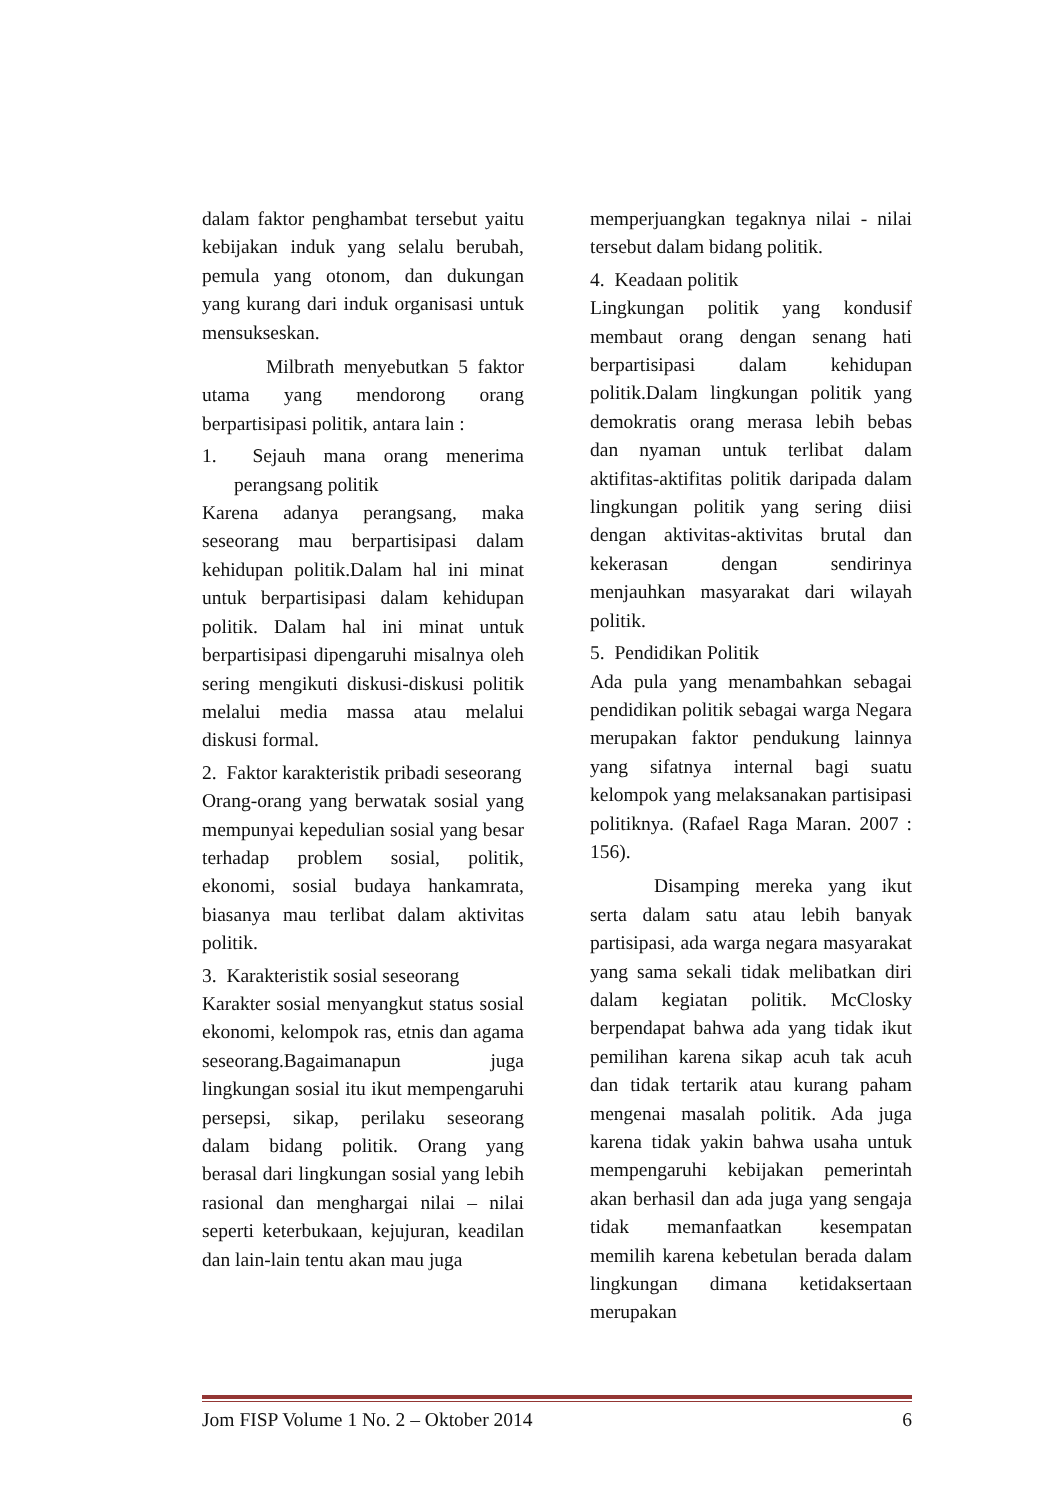dalam faktor penghambat tersebut yaitu kebijakan induk yang selalu berubah, pemula yang otonom, dan dukungan yang kurang dari induk organisasi untuk mensukseskan.
Milbrath menyebutkan 5 faktor utama yang mendorong orang berpartisipasi politik, antara lain :
1. Sejauh mana orang menerima perangsang politik
Karena adanya perangsang, maka seseorang mau berpartisipasi dalam kehidupan politik.Dalam hal ini minat untuk berpartisipasi dalam kehidupan politik. Dalam hal ini minat untuk berpartisipasi dipengaruhi misalnya oleh sering mengikuti diskusi-diskusi politik melalui media massa atau melalui diskusi formal.
2. Faktor karakteristik pribadi seseorang
Orang-orang yang berwatak sosial yang mempunyai kepedulian sosial yang besar terhadap problem sosial, politik, ekonomi, sosial budaya hankamrata, biasanya mau terlibat dalam aktivitas politik.
3. Karakteristik sosial seseorang
Karakter sosial menyangkut status sosial ekonomi, kelompok ras, etnis dan agama seseorang.Bagaimanapun juga lingkungan sosial itu ikut mempengaruhi persepsi, sikap, perilaku seseorang dalam bidang politik. Orang yang berasal dari lingkungan sosial yang lebih rasional dan menghargai nilai – nilai seperti keterbukaan, kejujuran, keadilan dan lain-lain tentu akan mau juga
memperjuangkan tegaknya nilai - nilai tersebut dalam bidang politik.
4. Keadaan politik
Lingkungan politik yang kondusif membaut orang dengan senang hati berpartisipasi dalam kehidupan politik.Dalam lingkungan politik yang demokratis orang merasa lebih bebas dan nyaman untuk terlibat dalam aktifitas-aktifitas politik daripada dalam lingkungan politik yang sering diisi dengan aktivitas-aktivitas brutal dan kekerasan dengan sendirinya menjauhkan masyarakat dari wilayah politik.
5. Pendidikan Politik
Ada pula yang menambahkan sebagai pendidikan politik sebagai warga Negara merupakan faktor pendukung lainnya yang sifatnya internal bagi suatu kelompok yang melaksanakan partisipasi politiknya. (Rafael Raga Maran. 2007 : 156).
Disamping mereka yang ikut serta dalam satu atau lebih banyak partisipasi, ada warga negara masyarakat yang sama sekali tidak melibatkan diri dalam kegiatan politik. McClosky berpendapat bahwa ada yang tidak ikut pemilihan karena sikap acuh tak acuh dan tidak tertarik atau kurang paham mengenai masalah politik. Ada juga karena tidak yakin bahwa usaha untuk mempengaruhi kebijakan pemerintah akan berhasil dan ada juga yang sengaja tidak memanfaatkan kesempatan memilih karena kebetulan berada dalam lingkungan dimana ketidaksertaan merupakan
Jom FISP Volume 1 No. 2 – Oktober 2014 6